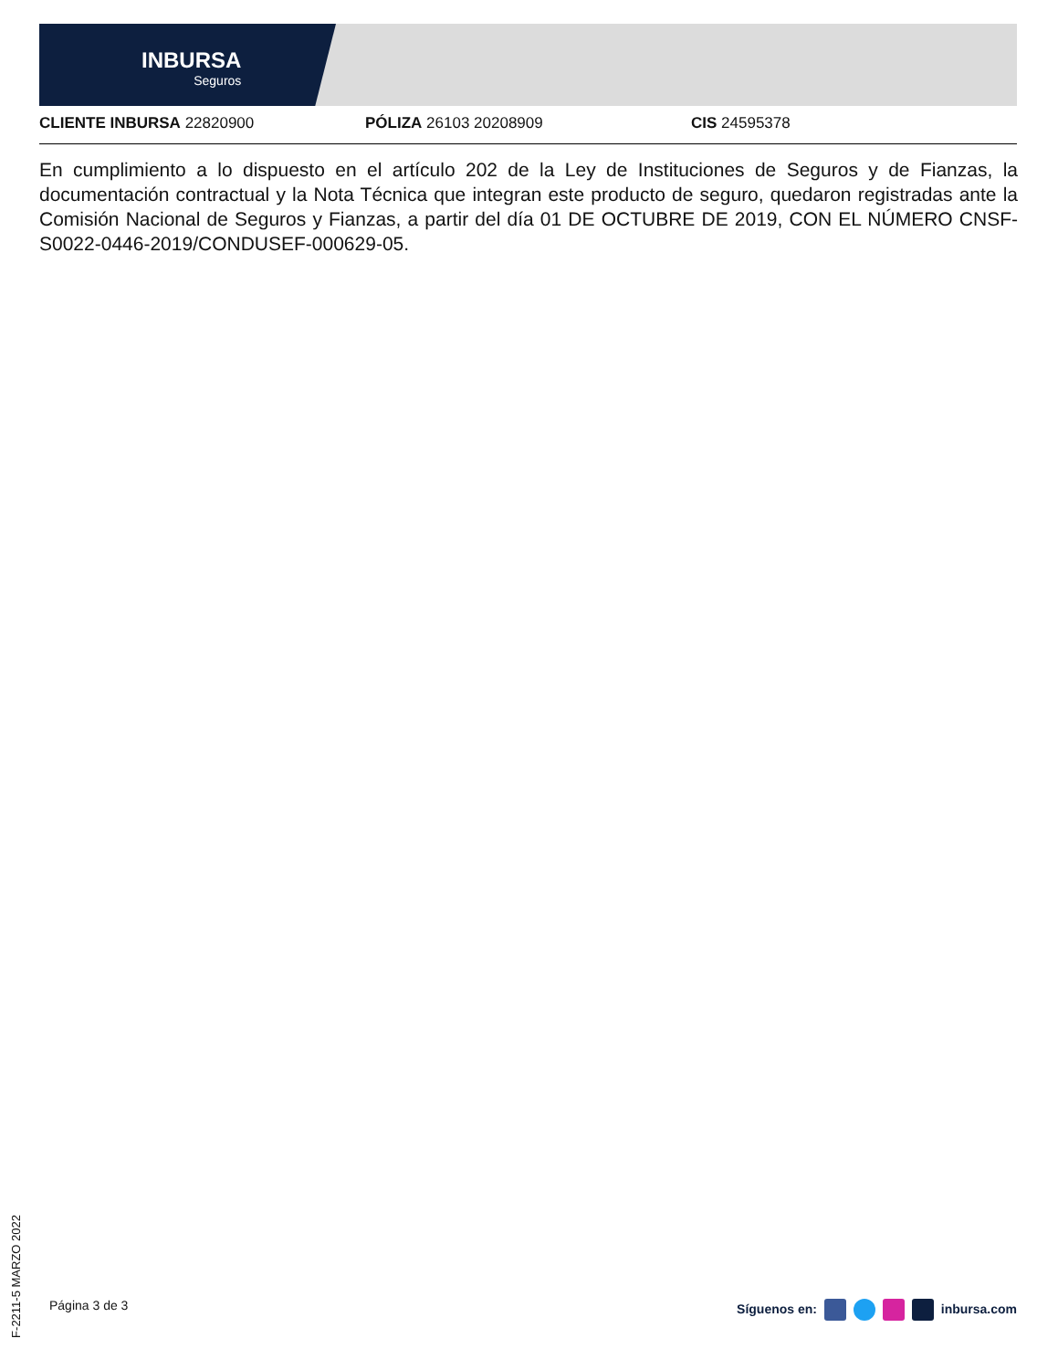INBURSA
Seguros
CLIENTE INBURSA 22820900 PÓLIZA 26103 20208909 CIS 24595378
En cumplimiento a lo dispuesto en el artículo 202 de la Ley de Instituciones de Seguros y de Fianzas, la documentación contractual y la Nota Técnica que integran este producto de seguro, quedaron registradas ante la Comisión Nacional de Seguros y Fianzas, a partir del día 01 DE OCTUBRE DE 2019, CON EL NÚMERO CNSF-S0022-0446-2019/CONDUSEF-000629-05.
F-2211-5 MARZO 2022
Página 3 de 3 Síguenos en: inbursa.com